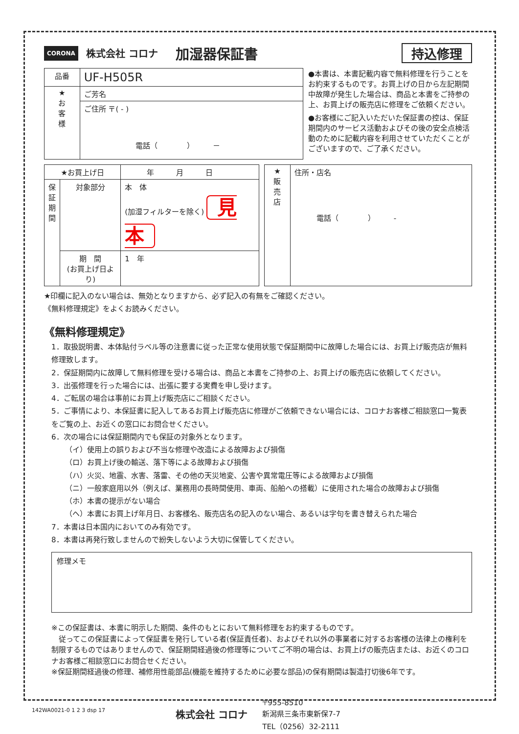CORONA 株式会社 コロナ 加湿器保証書 持込修理
| 品番 | UF-H505R |
| ★ お 客 様 | ご芳名 |
| | ご住所 〒( - ) 電話（ ） － |
●本書は、本書記載内容で無料修理を行うことをお約束するものです。お買上げの日から左記期間中故障が発生した場合は、商品と本書をご持参の上、お買上げの販売店に修理をご依頼ください。
●お客様にご記入いただいた保証書の控は、保証期間内のサービス活動およびその後の安全点検活動のために記載内容を利用させていただくことがございますので、ご了承ください。
| ★お買上げ日 | | 年 月 日 |
| 保 証 期 間 | 対象部分 | 本 体 (加湿フィルターを除く) 見本 |
| | 期 間 (お買上げ日より) | 1 年 |
| ★ 販 売 店 | 住所・店名 電話（ ） - |
★印欄に記入のない場合は、無効となりますから、必ず記入の有無をご確認ください。
《無料修理規定》をよくお読みください。
《無料修理規定》
1．取扱説明書、本体貼付ラベル等の注意書に従った正常な使用状態で保証期間中に故障した場合には、お買上げ販売店が無料修理致します。
2．保証期間内に故障して無料修理を受ける場合は、商品と本書をご持参の上、お買上げの販売店に依頼してください。
3．出張修理を行った場合には、出張に要する実費を申し受けます。
4．ご転居の場合は事前にお買上げ販売店にご相談ください。
5．ご事情により、本保証書に記入してあるお買上げ販売店に修理がご依頼できない場合には、コロナお客様ご相談窓口一覧表をご覧の上、お近くの窓口にお問合せください。
6．次の場合には保証期間内でも保証の対象外となります。
（イ）使用上の誤りおよび不当な修理や改造による故障および損傷
（ロ）お買上げ後の輸送、落下等による故障および損傷
（ハ）火災、地震、水害、落雷、その他の天災地変、公害や異常電圧等による故障および損傷
（ニ）一般家庭用以外（例えば、業務用の長時間使用、車両、船舶への搭載）に使用された場合の故障および損傷
（ホ）本書の提示がない場合
（ヘ）本書にお買上げ年月日、お客様名、販売店名の記入のない場合、あるいは字句を書き替えられた場合
7．本書は日本国内においてのみ有効です。
8．本書は再発行致しませんので紛失しないよう大切に保管してください。
修理メモ
※この保証書は、本書に明示した期間、条件のもとにおいて無料修理をお約束するものです。
　従ってこの保証書によって保証書を発行している者(保証責任者)、およびそれ以外の事業者に対するお客様の法律上の権利を制限するものではありませんので、保証期間経過後の修理等についてご不明の場合は、お買上げの販売店または、お近くのコロナお客様ご相談窓口にお問合せください。
※保証期間経過後の修理、補修用性能部品(機能を維持するために必要な部品)の保有期間は製造打切後6年です。
株式会社 コロナ 〒955-8510
新潟県三条市東新保7-7
TEL（0256）32-2111
142WA0021-0 1 2 3 dsp 17